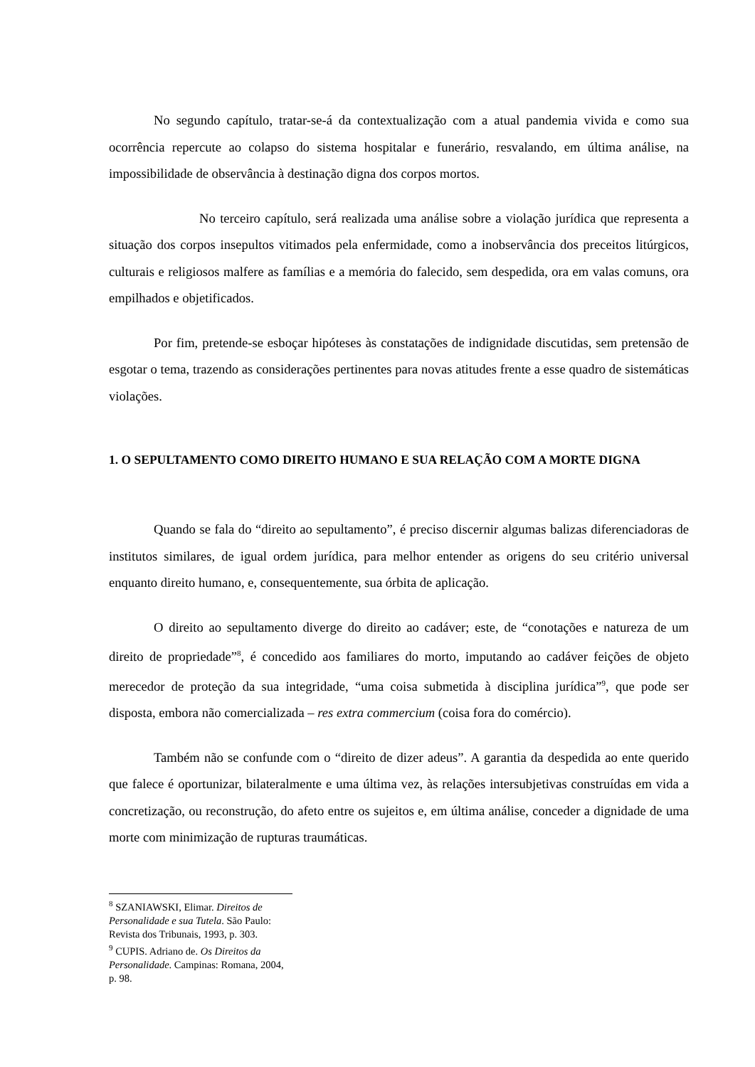No segundo capítulo, tratar-se-á da contextualização com a atual pandemia vivida e como sua ocorrência repercute ao colapso do sistema hospitalar e funerário, resvalando, em última análise, na impossibilidade de observância à destinação digna dos corpos mortos.
No terceiro capítulo, será realizada uma análise sobre a violação jurídica que representa a situação dos corpos insepultos vitimados pela enfermidade, como a inobservância dos preceitos litúrgicos, culturais e religiosos malfere as famílias e a memória do falecido, sem despedida, ora em valas comuns, ora empilhados e objetificados.
Por fim, pretende-se esboçar hipóteses às constatações de indignidade discutidas, sem pretensão de esgotar o tema, trazendo as considerações pertinentes para novas atitudes frente a esse quadro de sistemáticas violações.
1. O SEPULTAMENTO COMO DIREITO HUMANO E SUA RELAÇÃO COM A MORTE DIGNA
Quando se fala do “direito ao sepultamento”, é preciso discernir algumas balizas diferenciadoras de institutos similares, de igual ordem jurídica, para melhor entender as origens do seu critério universal enquanto direito humano, e, consequentemente, sua órbita de aplicação.
O direito ao sepultamento diverge do direito ao cadáver; este, de “conotações e natureza de um direito de propriedade”<sup>8</sup>, é concedido aos familiares do morto, imputando ao cadáver feições de objeto merecedor de proteção da sua integridade, “uma coisa submetida à disciplina jurídica”<sup>9</sup>, que pode ser disposta, embora não comercializada – res extra commercium (coisa fora do comércio).
Também não se confunde com o “direito de dizer adeus”. A garantia da despedida ao ente querido que falece é oportunizar, bilateralmente e uma última vez, às relações intersubjetivas construídas em vida a concretização, ou reconstrução, do afeto entre os sujeitos e, em última análise, conceder a dignidade de uma morte com minimização de rupturas traumáticas.
<sup>8</sup> SZANIAWSKI, Elimar. Direitos de Personalidade e sua Tutela. São Paulo: Revista dos Tribunais, 1993, p. 303.
<sup>9</sup> CUPIS. Adriano de. Os Direitos da Personalidade. Campinas: Romana, 2004, p. 98.